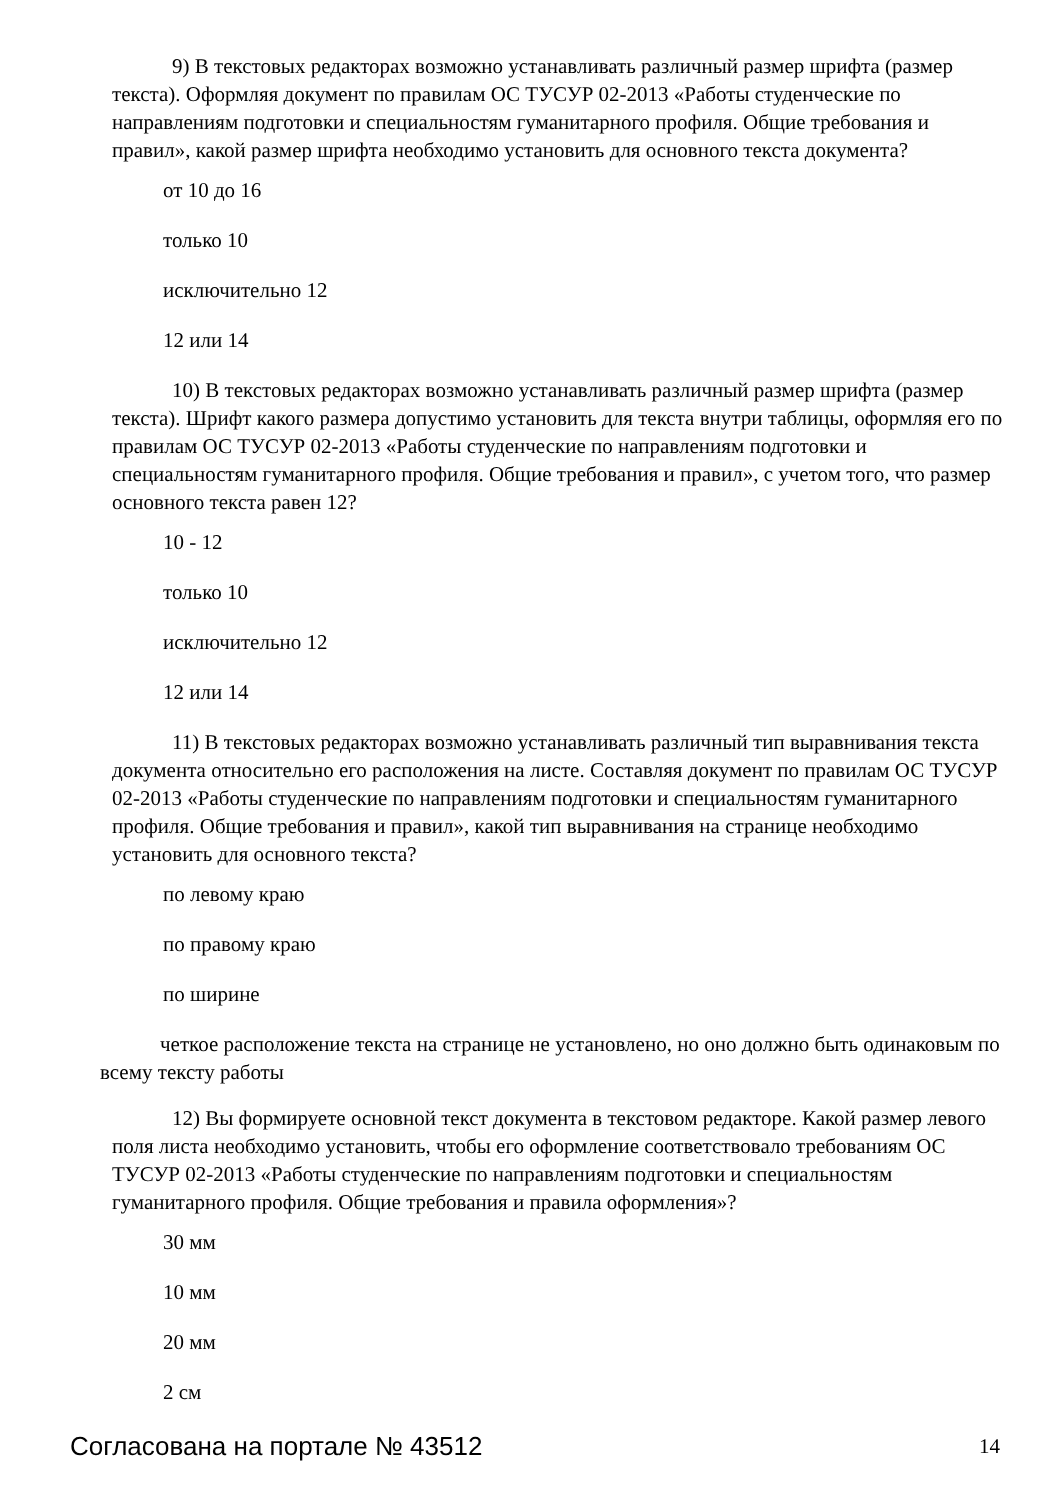9) В текстовых редакторах возможно устанавливать различный размер шрифта (размер текста). Оформляя документ по правилам ОС ТУСУР 02-2013 «Работы студенческие по направлениям подготовки и специальностям гуманитарного профиля. Общие требования и правил», какой размер шрифта необходимо установить для основного текста документа?
от 10 до 16
только 10
исключительно 12
12 или 14
10) В текстовых редакторах возможно устанавливать различный размер шрифта (размер текста). Шрифт какого размера допустимо установить для текста внутри таблицы, оформляя его по правилам ОС ТУСУР 02-2013 «Работы студенческие по направлениям подготовки и специальностям гуманитарного профиля. Общие требования и правил», с учетом того, что размер основного текста равен 12?
10 - 12
только 10
исключительно 12
12 или 14
11) В текстовых редакторах возможно устанавливать различный тип выравнивания текста документа относительно его расположения на листе. Составляя документ по правилам ОС ТУСУР 02-2013 «Работы студенческие по направлениям подготовки и специальностям гуманитарного профиля. Общие требования и правил», какой тип выравнивания на странице необходимо установить для основного текста?
по левому краю
по правому краю
по ширине
четкое расположение текста на странице не установлено, но оно должно быть одинаковым по всему тексту работы
12) Вы формируете основной текст документа в текстовом редакторе. Какой размер левого поля листа необходимо установить, чтобы его оформление соответствовало требованиям ОС ТУСУР 02-2013 «Работы студенческие по направлениям подготовки и специальностям гуманитарного профиля. Общие требования и правила оформления»?
30 мм
10 мм
20 мм
2 см
Согласована на портале № 43512 14